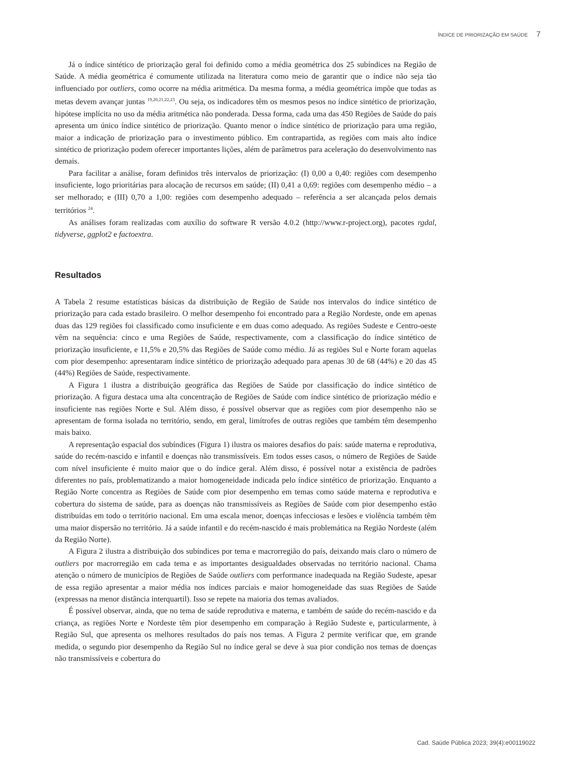ÍNDICE DE PRIORIZAÇÃO EM SAÚDE 7
Já o índice sintético de priorização geral foi definido como a média geométrica dos 25 subíndices na Região de Saúde. A média geométrica é comumente utilizada na literatura como meio de garantir que o índice não seja tão influenciado por outliers, como ocorre na média aritmética. Da mesma forma, a média geométrica impõe que todas as metas devem avançar juntas <sup>19,20,21,22,23</sup>. Ou seja, os indicadores têm os mesmos pesos no índice sintético de priorização, hipótese implícita no uso da média aritmética não ponderada. Dessa forma, cada uma das 450 Regiões de Saúde do país apresenta um único índice sintético de priorização. Quanto menor o índice sintético de priorização para uma região, maior a indicação de priorização para o investimento público. Em contrapartida, as regiões com mais alto índice sintético de priorização podem oferecer importantes lições, além de parâmetros para aceleração do desenvolvimento nas demais.
Para facilitar a análise, foram definidos três intervalos de priorização: (I) 0,00 a 0,40: regiões com desempenho insuficiente, logo prioritárias para alocação de recursos em saúde; (II) 0,41 a 0,69: regiões com desempenho médio – a ser melhorado; e (III) 0,70 a 1,00: regiões com desempenho adequado – referência a ser alcançada pelos demais territórios <sup>24</sup>.
As análises foram realizadas com auxílio do software R versão 4.0.2 (http://www.r-project.org), pacotes rgdal, tidyverse, ggplot2 e factoextra.
Resultados
A Tabela 2 resume estatísticas básicas da distribuição de Região de Saúde nos intervalos do índice sintético de priorização para cada estado brasileiro. O melhor desempenho foi encontrado para a Região Nordeste, onde em apenas duas das 129 regiões foi classificado como insuficiente e em duas como adequado. As regiões Sudeste e Centro-oeste vêm na sequência: cinco e uma Regiões de Saúde, respectivamente, com a classificação do índice sintético de priorização insuficiente, e 11,5% e 20,5% das Regiões de Saúde como médio. Já as regiões Sul e Norte foram aquelas com pior desempenho: apresentaram índice sintético de priorização adequado para apenas 30 de 68 (44%) e 20 das 45 (44%) Regiões de Saúde, respectivamente.
A Figura 1 ilustra a distribuição geográfica das Regiões de Saúde por classificação do índice sintético de priorização. A figura destaca uma alta concentração de Regiões de Saúde com índice sintético de priorização médio e insuficiente nas regiões Norte e Sul. Além disso, é possível observar que as regiões com pior desempenho não se apresentam de forma isolada no território, sendo, em geral, limítrofes de outras regiões que também têm desempenho mais baixo.
A representação espacial dos subíndices (Figura 1) ilustra os maiores desafios do país: saúde materna e reprodutiva, saúde do recém-nascido e infantil e doenças não transmissíveis. Em todos esses casos, o número de Regiões de Saúde com nível insuficiente é muito maior que o do índice geral. Além disso, é possível notar a existência de padrões diferentes no país, problematizando a maior homogeneidade indicada pelo índice sintético de priorização. Enquanto a Região Norte concentra as Regiões de Saúde com pior desempenho em temas como saúde materna e reprodutiva e cobertura do sistema de saúde, para as doenças não transmissíveis as Regiões de Saúde com pior desempenho estão distribuídas em todo o território nacional. Em uma escala menor, doenças infecciosas e lesões e violência também têm uma maior dispersão no território. Já a saúde infantil e do recém-nascido é mais problemática na Região Nordeste (além da Região Norte).
A Figura 2 ilustra a distribuição dos subíndices por tema e macrorregião do país, deixando mais claro o número de outliers por macrorregião em cada tema e as importantes desigualdades observadas no território nacional. Chama atenção o número de municípios de Regiões de Saúde outliers com performance inadequada na Região Sudeste, apesar de essa região apresentar a maior média nos índices parciais e maior homogeneidade das suas Regiões de Saúde (expressas na menor distância interquartil). Isso se repete na maioria dos temas avaliados.
É possível observar, ainda, que no tema de saúde reprodutiva e materna, e também de saúde do recém-nascido e da criança, as regiões Norte e Nordeste têm pior desempenho em comparação à Região Sudeste e, particularmente, à Região Sul, que apresenta os melhores resultados do país nos temas. A Figura 2 permite verificar que, em grande medida, o segundo pior desempenho da Região Sul no índice geral se deve à sua pior condição nos temas de doenças não transmissíveis e cobertura do
Cad. Saúde Pública 2023; 39(4):e00119022